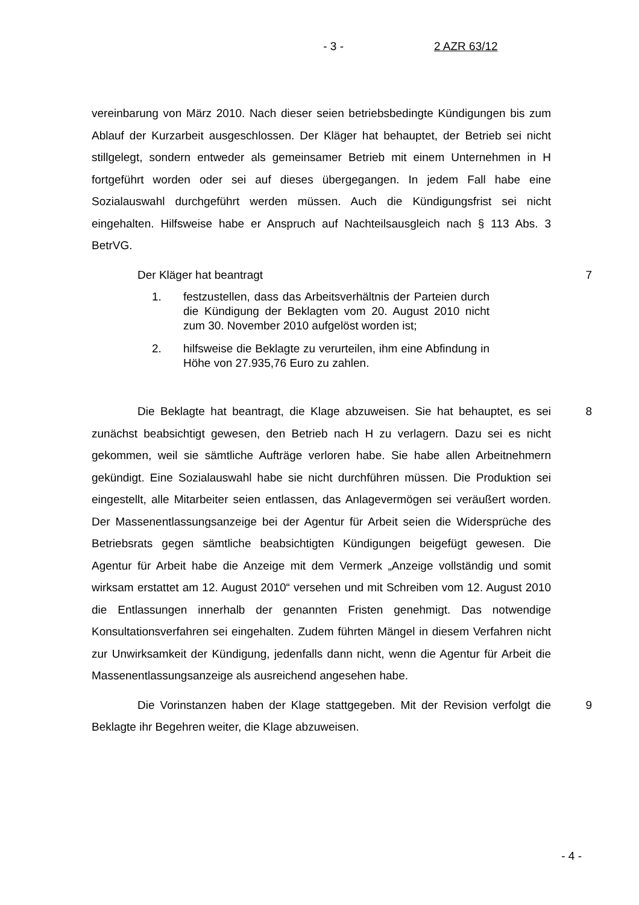- 3 - 2 AZR 63/12
vereinbarung von März 2010. Nach dieser seien betriebsbedingte Kündigungen bis zum Ablauf der Kurzarbeit ausgeschlossen. Der Kläger hat behauptet, der Betrieb sei nicht stillgelegt, sondern entweder als gemeinsamer Betrieb mit einem Unternehmen in H fortgeführt worden oder sei auf dieses übergegangen. In jedem Fall habe eine Sozialauswahl durchgeführt werden müssen. Auch die Kündigungsfrist sei nicht eingehalten. Hilfsweise habe er Anspruch auf Nachteilsausgleich nach § 113 Abs. 3 BetrVG.
Der Kläger hat beantragt
1. festzustellen, dass das Arbeitsverhältnis der Parteien durch die Kündigung der Beklagten vom 20. August 2010 nicht zum 30. November 2010 aufgelöst worden ist;
2. hilfsweise die Beklagte zu verurteilen, ihm eine Abfindung in Höhe von 27.935,76 Euro zu zahlen.
7
Die Beklagte hat beantragt, die Klage abzuweisen. Sie hat behauptet, es sei zunächst beabsichtigt gewesen, den Betrieb nach H zu verlagern. Dazu sei es nicht gekommen, weil sie sämtliche Aufträge verloren habe. Sie habe allen Arbeitnehmern gekündigt. Eine Sozialauswahl habe sie nicht durchführen müssen. Die Produktion sei eingestellt, alle Mitarbeiter seien entlassen, das Anlagevermögen sei veräußert worden. Der Massenentlassungsanzeige bei der Agentur für Arbeit seien die Widersprüche des Betriebsrats gegen sämtliche beabsichtigten Kündigungen beigefügt gewesen. Die Agentur für Arbeit habe die Anzeige mit dem Vermerk „Anzeige vollständig und somit wirksam erstattet am 12. August 2010“ versehen und mit Schreiben vom 12. August 2010 die Entlassungen innerhalb der genannten Fristen genehmigt. Das notwendige Konsultationsverfahren sei eingehalten. Zudem führten Mängel in diesem Verfahren nicht zur Unwirksamkeit der Kündigung, jedenfalls dann nicht, wenn die Agentur für Arbeit die Massenentlassungsanzeige als ausreichend angesehen habe.
8
Die Vorinstanzen haben der Klage stattgegeben. Mit der Revision verfolgt die Beklagte ihr Begehren weiter, die Klage abzuweisen.
9
- 4 -